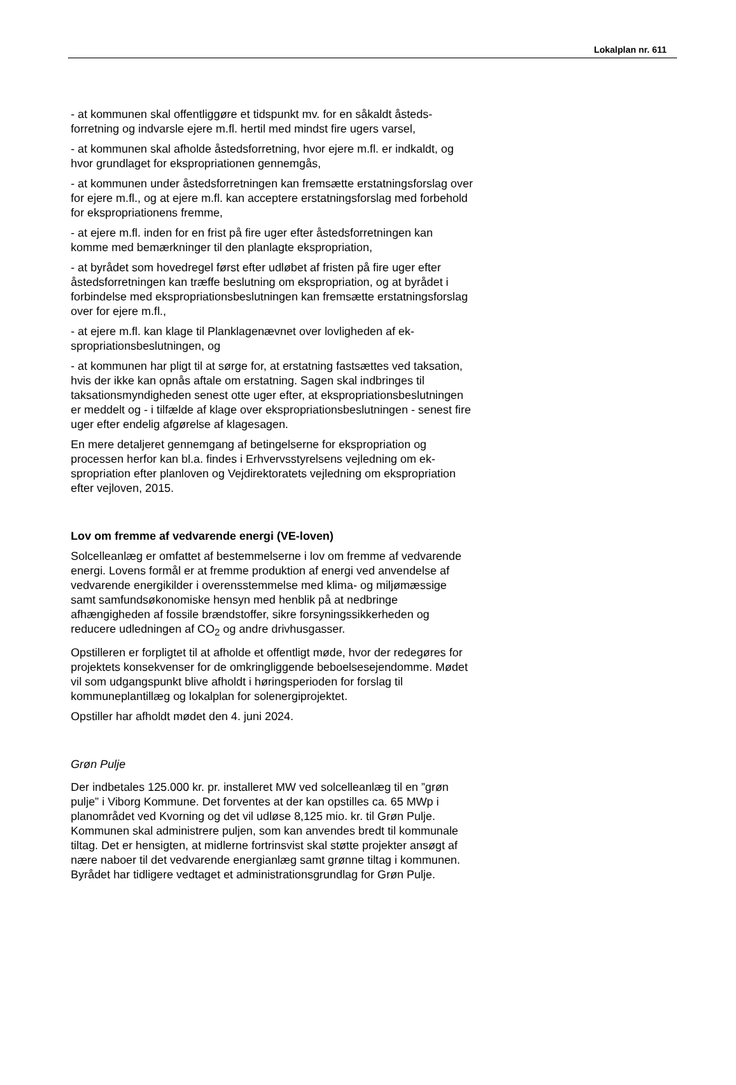Lokalplan nr. 611
- at kommunen skal offentliggøre et tidspunkt mv. for en såkaldt åsteds­forretning og indvarsle ejere m.fl. hertil med mindst fire ugers varsel,
- at kommunen skal afholde åstedsforretning, hvor ejere m.fl. er ind­kaldt, og hvor grundlaget for ekspropriationen gennemgås,
- at kommunen under åstedsforretningen kan fremsætte erstatningsfor­slag over for ejere m.fl., og at ejere m.fl. kan acceptere erstatningsfor­slag med forbehold for ekspropriationens fremme,
- at ejere m.fl. inden for en frist på fire uger efter åstedsforretningen kan komme med bemærkninger til den planlagte ekspropriation,
- at byrådet som hovedregel først efter udløbet af fristen på fire uger ef­ter åstedsforretningen kan træffe beslutning om ekspropriation, og at byrådet i forbindelse med ekspropriationsbeslutningen kan fremsætte erstatningsforslag over for ejere m.fl.,
- at ejere m.fl. kan klage til Planklagenævnet over lovligheden af ek­spropriationsbeslutningen, og
- at kommunen har pligt til at sørge for, at erstatning fastsættes ved tak­sation, hvis der ikke kan opnås aftale om erstatning. Sagen skal indbrin­ges til taksationsmyndigheden senest otte uger efter, at ekspropriati­onsbeslutningen er meddelt og - i tilfælde af klage over ekspropriations­beslutningen - senest fire uger efter endelig afgørelse af klagesagen.
En mere detaljeret gennemgang af betingelserne for ekspropriation og processen herfor kan bl.a. findes i Erhvervsstyrelsens vejledning om ek­spropriation efter planloven og Vejdirektoratets vejledning om ekspropri­ation efter vejloven, 2015.
Lov om fremme af vedvarende energi (VE-loven)
Solcelleanlæg er omfattet af bestemmelserne i lov om fremme af ved­varende energi. Lovens formål er at fremme produktion af energi ved anvendelse af vedvarende energikilder i overensstemmelse med klima- og miljømæssige samt samfundsøkonomiske hensyn med henblik på at nedbringe afhængigheden af fossile brændstoffer, sikre forsyningssik­kerheden og reducere udledningen af CO<sub>2</sub> og andre drivhusgasser.
Opstilleren er forpligtet til at afholde et offentligt møde, hvor der redegø­res for projektets konsekvenser for de omkringliggende beboelsesejen­domme. Mødet vil som udgangspunkt blive afholdt i høringsperioden for forslag til kommuneplantillæg og lokalplan for solenergiprojektet.
Opstiller har afholdt mødet den 4. juni 2024.
Grøn Pulje
Der indbetales 125.000 kr. pr. installeret MW ved solcelleanlæg til en ”grøn pulje” i Viborg Kommune. Det forventes at der kan opstilles ca. 65 MWp i planområdet ved Kvorning og det vil udløse 8,125 mio. kr. til Grøn Pulje. Kommunen skal administrere puljen, som kan anvendes bredt til kommunale tiltag. Det er hensigten, at midlerne fortrinsvist skal støtte projekter ansøgt af nære naboer til det vedvarende energianlæg samt grønne tiltag i kommunen. Byrådet har tidligere vedtaget et admi­nistrationsgrundlag for Grøn Pulje.